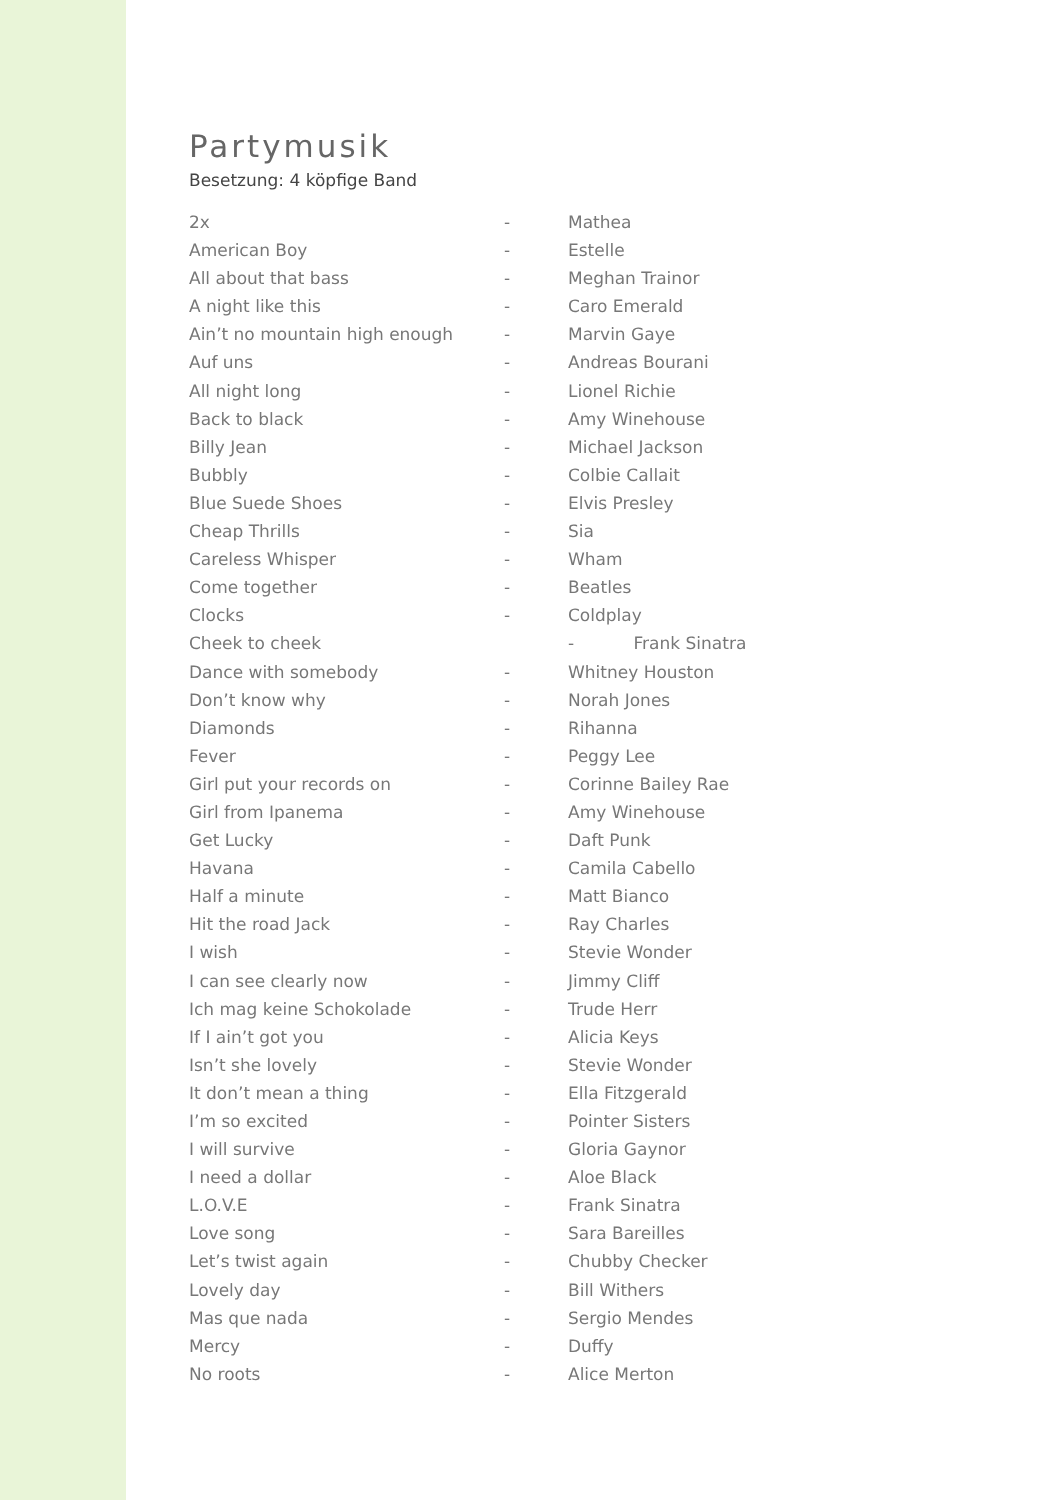Partymusik
Besetzung: 4 köpfige Band
2x - Mathea
American Boy - Estelle
All about that bass - Meghan Trainor
A night like this - Caro Emerald
Ain’t no mountain high enough - Marvin Gaye
Auf uns - Andreas Bourani
All night long - Lionel Richie
Back to black - Amy Winehouse
Billy Jean - Michael Jackson
Bubbly - Colbie Callait
Blue Suede Shoes - Elvis Presley
Cheap Thrills - Sia
Careless Whisper - Wham
Come together - Beatles
Clocks - Coldplay
Cheek to cheek - Frank Sinatra
Dance with somebody - Whitney Houston
Don’t know why - Norah Jones
Diamonds - Rihanna
Fever - Peggy Lee
Girl put your records on - Corinne Bailey Rae
Girl from Ipanema - Amy Winehouse
Get Lucky - Daft Punk
Havana - Camila Cabello
Half a minute - Matt Bianco
Hit the road Jack - Ray Charles
I wish - Stevie Wonder
I can see clearly now - Jimmy Cliff
Ich mag keine Schokolade - Trude Herr
If I ain’t got you - Alicia Keys
Isn’t she lovely - Stevie Wonder
It don’t mean a thing - Ella Fitzgerald
I’m so excited - Pointer Sisters
I will survive - Gloria Gaynor
I need a dollar - Aloe Black
L.O.V.E - Frank Sinatra
Love song - Sara Bareilles
Let’s twist again - Chubby Checker
Lovely day - Bill Withers
Mas que nada - Sergio Mendes
Mercy - Duffy
No roots - Alice Merton